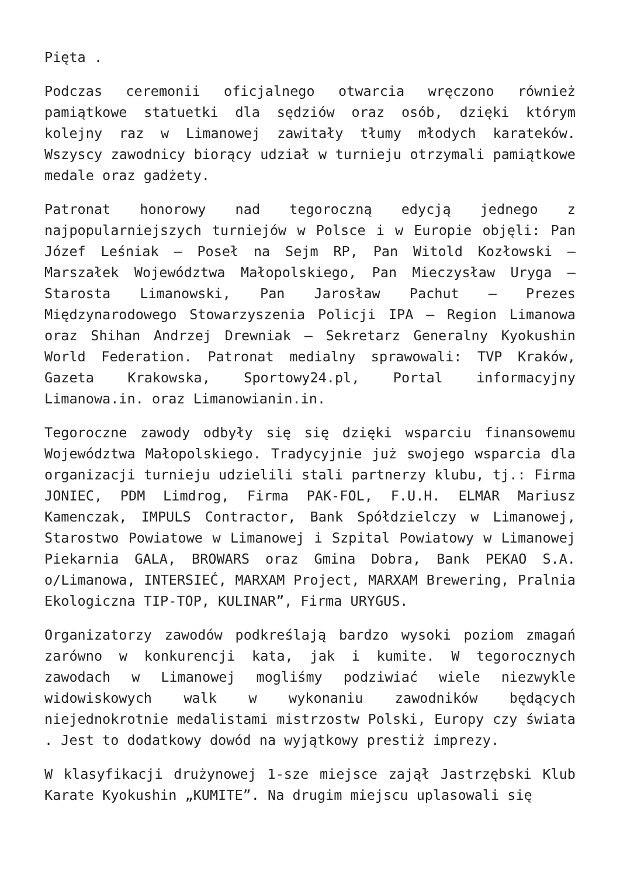Pięta .
Podczas ceremonii oficjalnego otwarcia wręczono również pamiątkowe statuetki dla sędziów oraz osób, dzięki którym kolejny raz w Limanowej zawitały tłumy młodych karateków. Wszyscy zawodnicy biorący udział w turnieju otrzymali pamiątkowe medale oraz gadżety.
Patronat honorowy nad tegoroczną edycją jednego z najpopularniejszych turniejów w Polsce i w Europie objęli: Pan Józef Leśniak – Poseł na Sejm RP, Pan Witold Kozłowski – Marszałek Województwa Małopolskiego, Pan Mieczysław Uryga – Starosta Limanowski, Pan Jarosław Pachut – Prezes Międzynarodowego Stowarzyszenia Policji IPA – Region Limanowa oraz Shihan Andrzej Drewniak – Sekretarz Generalny Kyokushin World Federation. Patronat medialny sprawowali: TVP Kraków, Gazeta Krakowska, Sportowy24.pl, Portal informacyjny Limanowa.in. oraz Limanowianin.in.
Tegoroczne zawody odbyły się się dzięki wsparciu finansowemu Województwa Małopolskiego. Tradycyjnie już swojego wsparcia dla organizacji turnieju udzielili stali partnerzy klubu, tj.: Firma JONIEC, PDM Limdrog, Firma PAK-FOL, F.U.H. ELMAR Mariusz Kamenczak, IMPULS Contractor, Bank Spółdzielczy w Limanowej, Starostwo Powiatowe w Limanowej i Szpital Powiatowy w Limanowej Piekarnia GALA, BROWARS oraz Gmina Dobra, Bank PEKAO S.A. o/Limanowa, INTERSIEĆ, MARXAM Project, MARXAM Brewering, Pralnia Ekologiczna TIP-TOP, KULINAR”, Firma URYGUS.
Organizatorzy zawodów podkreślają bardzo wysoki poziom zmagań zarówno w konkurencji kata, jak i kumite. W tegorocznych zawodach w Limanowej mogliśmy podziwiać wiele niezwykle widowiskowych walk w wykonaniu zawodników będących niejednokrotnie medalistami mistrzostw Polski, Europy czy świata . Jest to dodatkowy dowód na wyjątkowy prestiż imprezy.
W klasyfikacji drużynowej 1-sze miejsce zajął Jastrzębski Klub Karate Kyokushin „KUMITE”. Na drugim miejscu uplasowali się